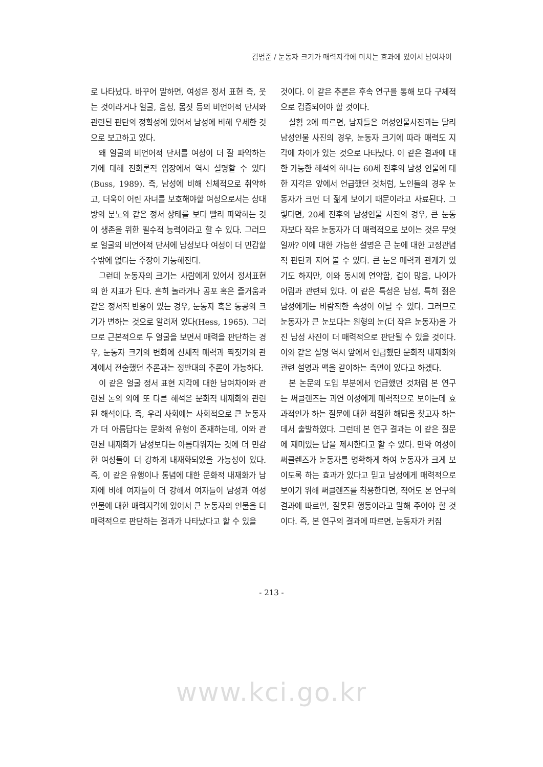김범준 / 눈동자 크기가 매력지각에 미치는 효과에 있어서 남여차이
로 나타났다. 바꾸어 말하면, 여성은 정서 표현 즉, 웃는 것이라거나 얼굴, 음성, 몸짓 등의 비언어적 단서와 관련된 판단의 정확성에 있어서 남성에 비해 우세한 것으로 보고하고 있다.
왜 얼굴의 비언어적 단서를 여성이 더 잘 파악하는가에 대해 진화론적 입장에서 역시 설명할 수 있다(Buss, 1989). 즉, 남성에 비해 신체적으로 취약하고, 더욱이 어린 자녀를 보호해야할 여성으로서는 상대방의 분노와 같은 정서 상태를 보다 빨리 파악하는 것이 생존을 위한 필수적 능력이라고 할 수 있다. 그러므로 얼굴의 비언어적 단서에 남성보다 여성이 더 민감할 수밖에 없다는 주장이 가능해진다.
그런데 눈동자의 크기는 사람에게 있어서 정서표현의 한 지표가 된다. 흔히 놀라거나 공포 혹은 즐거움과 같은 정서적 반응이 있는 경우, 눈동자 혹은 동공의 크기가 변하는 것으로 알려져 있다(Hess, 1965). 그러므로 근본적으로 두 얼굴을 보면서 매력을 판단하는 경우, 눈동자 크기의 변화에 신체적 매력과 짝짓기의 관계에서 전술했던 추론과는 정반대의 추론이 가능하다.
이 같은 얼굴 정서 표현 지각에 대한 남여차이와 관련된 논의 외에 또 다른 해석은 문화적 내재화와 관련된 해석이다. 즉, 우리 사회에는 사회적으로 큰 눈동자가 더 아름답다는 문화적 유형이 존재하는데, 이와 관련된 내재화가 남성보다는 아름다워지는 것에 더 민감한 여성들이 더 강하게 내재화되었을 가능성이 있다. 즉, 이 같은 유행이나 통념에 대한 문화적 내재화가 남자에 비해 여자들이 더 강해서 여자들이 남성과 여성 인물에 대한 매력지각에 있어서 큰 눈동자의 인물을 더 매력적으로 판단하는 결과가 나타났다고 할 수 있을
것이다. 이 같은 추론은 후속 연구를 통해 보다 구체적으로 검증되어야 할 것이다.
실험 2에 따르면, 남자들은 여성인물사진과는 달리 남성인물 사진의 경우, 눈동자 크기에 따라 매력도 지각에 차이가 있는 것으로 나타났다. 이 같은 결과에 대한 가능한 해석의 하나는 60세 전후의 남성 인물에 대한 지각은 앞에서 언급했던 것처럼, 노인들의 경우 눈동자가 크면 더 젊게 보이기 때문이라고 사료된다. 그렇다면, 20세 전후의 남성인물 사진의 경우, 큰 눈동자보다 작은 눈동자가 더 매력적으로 보이는 것은 무엇일까? 이에 대한 가능한 설명은 큰 눈에 대한 고정관념적 판단과 지어 볼 수 있다. 큰 눈은 매력과 관계가 있기도 하지만, 이와 동시에 연약함, 겁이 많음, 나이가 어림과 관련되 있다. 이 같은 특성은 남성, 특히 젊은 남성에게는 바람직한 속성이 아닐 수 있다. 그러므로 눈동자가 큰 눈보다는 원형의 눈(더 작은 눈동자)을 가진 남성 사진이 더 매력적으로 판단될 수 있을 것이다. 이와 같은 설명 역시 앞에서 언급했던 문화적 내재화와 관련 설명과 맥을 같이하는 측면이 있다고 하겠다.
본 논문의 도입 부분에서 언급했던 것처럼 본 연구는 써클렌즈는 과연 이성에게 매력적으로 보이는데 효과적인가 하는 질문에 대한 적절한 해답을 찾고자 하는데서 출발하였다. 그런데 본 연구 결과는 이 같은 질문에 재미있는 답을 제시한다고 할 수 있다. 만약 여성이 써클렌즈가 눈동자를 명확하게 하여 눈동자가 크게 보이도록 하는 효과가 있다고 믿고 남성에게 매력적으로 보이기 위해 써클렌즈를 착용한다면, 적어도 본 연구의 결과에 따르면, 잘못된 행동이라고 말해 주어야 할 것이다. 즉, 본 연구의 결과에 따르면, 눈동자가 커짐
- 213 -
www.kci.go.kr